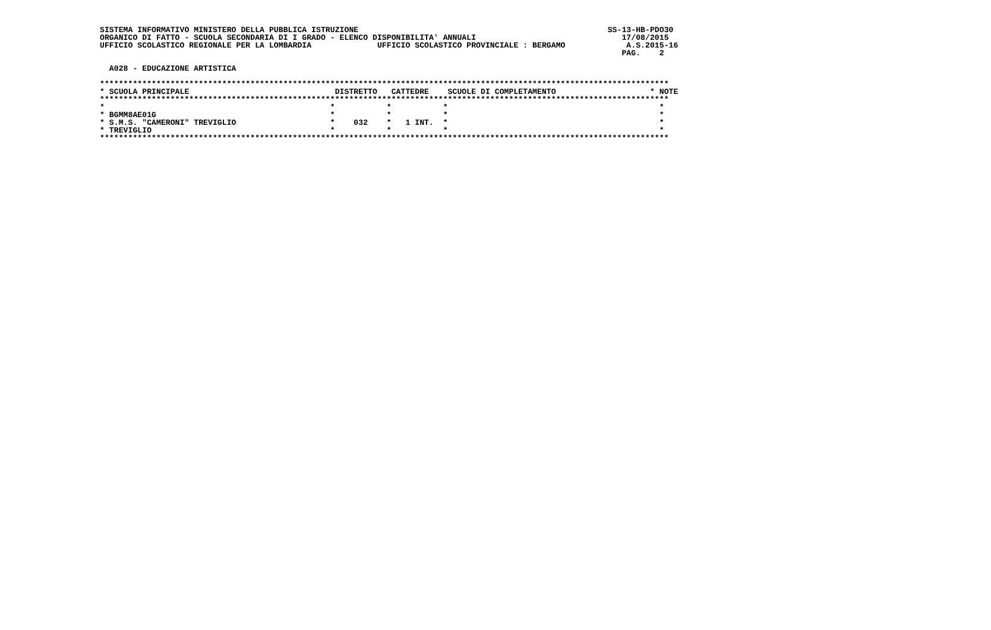SISTEMA INFORMATIVO MINISTERO DELLA PUBBLICA ISTRUZIONE                                                     SS-13-HB-PDO30
ORGANICO DI FATTO - SCUOLA SECONDARIA DI I GRADO - ELENCO DISPONIBILITA' ANNUALI                               17/08/2015
UFFICIO SCOLASTICO REGIONALE PER LA LOMBARDIA              UFFICIO SCOLASTICO PROVINCIALE : BERGAMO             A.S.2015-16
                                                                                                               PAG.    2

  A028 - EDUCAZIONE ARTISTICA

*************************************************************************************************************************
* SCUOLA PRINCIPALE                               DISTRETTO   CATTEDRE    SCUOLE DI COMPLETAMENTO                    * NOTE
*************************************************************************************************************************
*                                                *           *           *                                             *
* BGMM8AE01G                                     *           *           *                                             *
* S.M.S. "CAMERONI" TREVIGLIO                    *    032    *   1 INT.  *                                             *
* TREVIGLIO                                      *           *           *                                             *
*************************************************************************************************************************